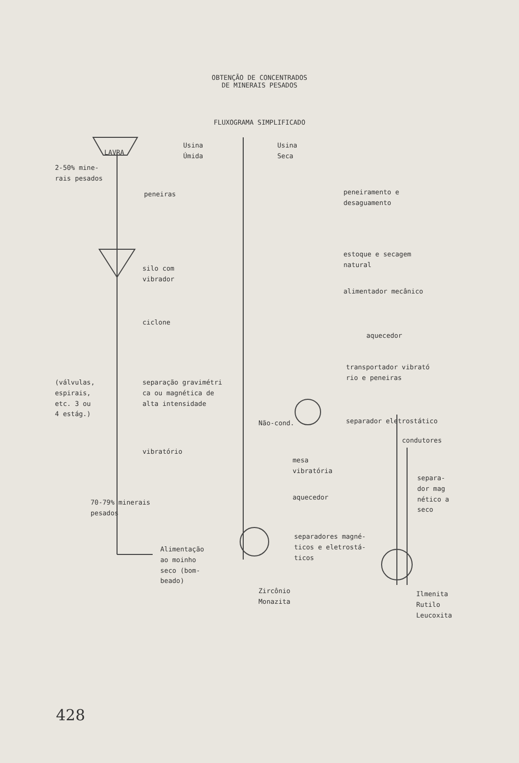OBTENÇÃO DE CONCENTRADOS
DE MINERAIS PESADOS
FLUXOGRAMA SIMPLIFICADO
LAVRA
Usina
Úmida
Usina
Seca
2-50% mine-
rais pesados
peneiras
peneiramento e
desaguamento
estoque e secagem
natural
silo com
vibrador
alimentador mecânico
ciclone
aquecedor
transportador vibrató
rio e peneiras
(válvulas,
espirais,
etc. 3 ou
4 estág.)
separação gravimétri
ca ou magnética de
alta intensidade
Não-cond. separador eletrostático
condutores
vibratório
mesa
vibratória
separa-
dor mag
nético a
seco
aquecedor
70-79% minerais
pesados
separadores magné-
ticos e eletrostá-
ticos
Alimentação
ao moinho
seco (bom-
beado)
Zircônio
Monazita
Ilmenita
Rutilo
Leucoxita
428